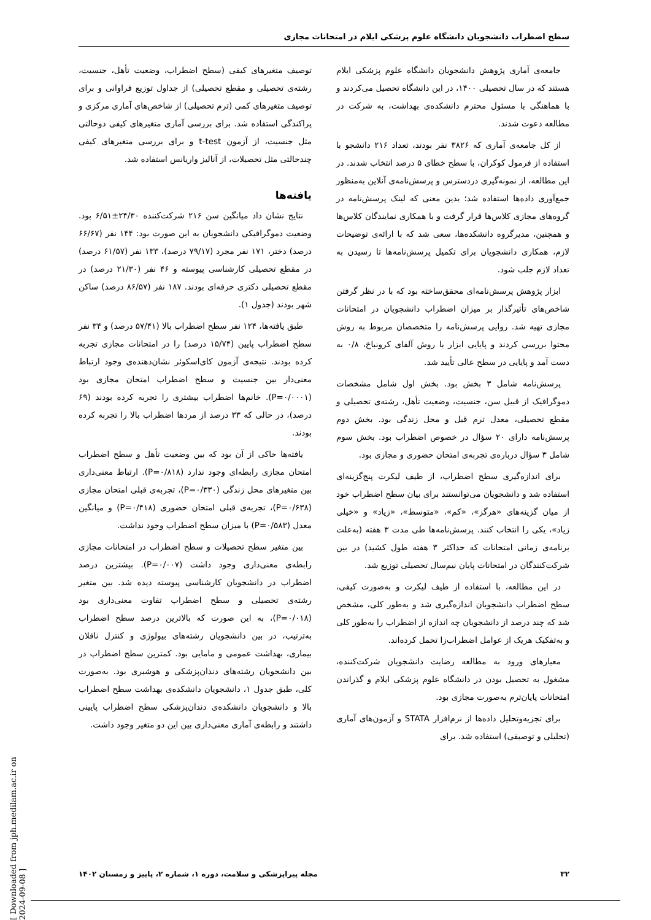سطح اضطراب دانشجویان دانشگاه علوم پزشکی ایلام در امتحانات مجازی
جامعه‌ی آماری پژوهش دانشجویان دانشگاه علوم پزشکی ایلام هستند که در سال تحصیلی ۱۴۰۰، در این دانشگاه تحصیل می‌کردند و با هماهنگی با مسئول محترم دانشکده‌ی بهداشت، به شرکت در مطالعه دعوت شدند.
از کل جامعه‌ی آماری که ۳۸۲۶ نفر بودند، تعداد ۲۱۶ دانشجو با استفاده از فرمول کوکران، با سطح خطای ۵ درصد انتخاب شدند. در این مطالعه، از نمونه‌گیری دردسترس و پرسش‌نامه‌ی آنلاین به‌منظور جمع‌آوری داده‌ها استفاده شد؛ بدین معنی که لینک پرسش‌نامه در گروه‌های مجازی کلاس‌ها قرار گرفت و با همکاری نمایندگان کلاس‌ها و همچنین، مدیرگروه دانشکده‌ها، سعی شد که با ارائه‌ی توضیحات لازم، همکاری دانشجویان برای تکمیل پرسش‌نامه‌ها تا رسیدن به تعداد لازم جلب شود.
ابزار پژوهش پرسش‌نامه‌ای محقق‌ساخته بود که با در نظر گرفتن شاخص‌های تأثیرگذار بر میزان اضطراب دانشجویان در امتحانات مجازی تهیه شد. روایی پرسش‌نامه را متخصصان مربوط به روش محتوا بررسی کردند و پایایی ابزار با روش آلفای کرونباخ، ۰/۸ به دست آمد و پایایی در سطح عالی تأیید شد.
پرسش‌نامه شامل ۳ بخش بود. بخش اول شامل مشخصات دموگرافیک از قبیل سن، جنسیت، وضعیت تأهل، رشته‌ی تحصیلی و مقطع تحصیلی، معدل ترم قبل و محل زندگی بود. بخش دوم پرسش‌نامه دارای ۲۰ سؤال در خصوص اضطراب بود. بخش سوم شامل ۳ سؤال درباره‌ی تجربه‌ی امتحان حضوری و مجازی بود.
برای اندازه‌گیری سطح اضطراب، از طیف لیکرت پنج‌گزینه‌ای استفاده شد و دانشجویان می‌توانستند برای بیان سطح اضطراب خود از میان گزینه‌های «هرگز»، «کم»، «متوسط»، «زیاد» و «خیلی زیاد»، یکی را انتخاب کنند. پرسش‌نامه‌ها طی مدت ۳ هفته (به‌علت برنامه‌ی زمانی امتحانات که حداکثر ۳ هفته طول کشید) در بین شرکت‌کنندگان در امتحانات پایان نیم‌سال تحصیلی توزیع شد.
در این مطالعه، با استفاده از طیف لیکرت و به‌صورت کیفی، سطح اضطراب دانشجویان اندازه‌گیری شد و به‌طور کلی، مشخص شد که چند درصد از دانشجویان چه اندازه از اضطراب را به‌طور کلی و به‌تفکیک هریک از عوامل اضطراب‌زا تحمل کرده‌اند.
معیارهای ورود به مطالعه رضایت دانشجویان شرکت‌کننده، مشغول به تحصیل بودن در دانشگاه علوم پزشکی ایلام و گذراندن امتحانات پایان‌ترم به‌صورت مجازی بود.
برای تجزیه‌وتحلیل داده‌ها از نرم‌افزار STATA و آزمون‌های آماری (تحلیلی و توصیفی) استفاده شد. برای
توصیف متغیرهای کیفی (سطح اضطراب، وضعیت تأهل، جنسیت، رشته‌ی تحصیلی و مقطع تحصیلی) از جداول توزیع فراوانی و برای توصیف متغیرهای کمی (ترم تحصیلی) از شاخص‌های آماری مرکزی و پراکندگی استفاده شد. برای بررسی آماری متغیرهای کیفی دوحالتی مثل جنسیت، از آزمون t-test و برای بررسی متغیرهای کیفی چندحالتی مثل تحصیلات، از آنالیز واریانس استفاده شد.
یافته‌ها
نتایج نشان داد میانگین سن ۲۱۶ شرکت‌کننده ۲۴/۳۰±۶/۵۱ بود. وضعیت دموگرافیکی دانشجویان به این صورت بود: ۱۴۴ نفر (۶۶/۶۷ درصد) دختر، ۱۷۱ نفر مجرد (۷۹/۱۷ درصد)، ۱۳۳ نفر (۶۱/۵۷ درصد) در مقطع تحصیلی کارشناسی پیوسته و ۴۶ نفر (۲۱/۳۰ درصد) در مقطع تحصیلی دکتری حرفه‌ای بودند. ۱۸۷ نفر (۸۶/۵۷ درصد) ساکن شهر بودند (جدول ۱).
طبق یافته‌ها، ۱۲۴ نفر سطح اضطراب بالا (۵۷/۴۱ درصد) و ۳۴ نفر سطح اضطراب پایین (۱۵/۷۴ درصد) را در امتحانات مجازی تجربه کرده بودند. نتیجه‌ی آزمون کای‌اسکوئر نشان‌دهنده‌ی وجود ارتباط معنی‌دار بین جنسیت و سطح اضطراب امتحان مجازی بود (P=۰/۰۰۰۱). خانم‌ها اضطراب بیشتری را تجربه کرده بودند (۶۹ درصد)، در حالی که ۳۳ درصد از مردها اضطراب بالا را تجربه کرده بودند.
یافته‌ها حاکی از آن بود که بین وضعیت تأهل و سطح اضطراب امتحان مجازی رابطه‌ای وجود ندارد (P=۰/۸۱۸). ارتباط معنی‌داری بین متغیرهای محل زندگی (P=۰/۳۳۰)، تجربه‌ی قبلی امتحان مجازی (P=۰/۶۳۸)، تجربه‌ی قبلی امتحان حضوری (P=۰/۴۱۸) و میانگین معدل (P=۰/۵۸۳) با میزان سطح اضطراب وجود نداشت.
بین متغیر سطح تحصیلات و سطح اضطراب در امتحانات مجازی رابطه‌ی معنی‌داری وجود داشت (P=۰/۰۰۷). بیشترین درصد اضطراب در دانشجویان کارشناسی پیوسته دیده شد. بین متغیر رشته‌ی تحصیلی و سطح اضطراب تفاوت معنی‌داری بود (P=۰/۰۱۸)، به این صورت که بالاترین درصد سطح اضطراب به‌ترتیب، در بین دانشجویان رشته‌های بیولوژی و کنترل ناقلان بیماری، بهداشت عمومی و مامایی بود. کمترین سطح اضطراب در بین دانشجویان رشته‌های دندان‌پزشکی و هوشبری بود. به‌صورت کلی، طبق جدول ۱، دانشجویان دانشکده‌ی بهداشت سطح اضطراب بالا و دانشجویان دانشکده‌ی دندان‌پزشکی سطح اضطراب پایینی داشتند و رابطه‌ی آماری معنی‌داری بین این دو متغیر وجود داشت.
[ Downloaded from jph.medilam.ac.ir on 2024-09-08 ]
۳۲ مجله پیراپزشکی و سلامت، دوره ۱، شماره ۲، پاییز و زمستان ۱۴۰۲